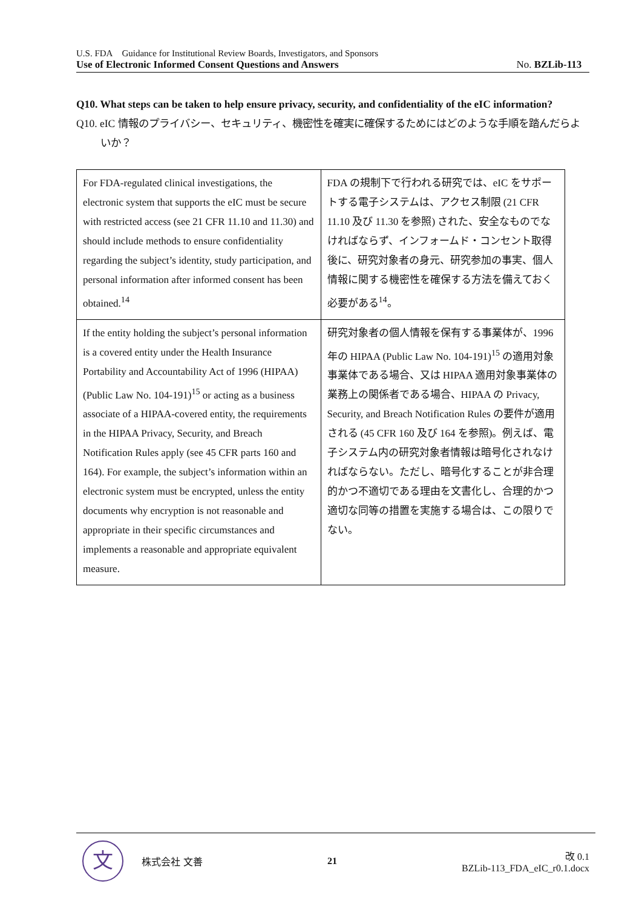U.S. FDA Guidance for Institutional Review Boards, Investigators, and Sponsors
Use of Electronic Informed Consent Questions and Answers No. BZLib-113
Q10. What steps can be taken to help ensure privacy, security, and confidentiality of the eIC information?
Q10. eIC 情報のプライバシー、セキュリティ、機密性を確実に確保するためにはどのような手順を踏んだらよいか？
| For FDA-regulated clinical investigations, the electronic system that supports the eIC must be secure with restricted access (see 21 CFR 11.10 and 11.30) and should include methods to ensure confidentiality regarding the subject’s identity, study participation, and personal information after informed consent has been obtained.<sup>14</sup> | FDA の規制下で行われる研究では、eIC をサポートする電子システムは、アクセス制限 (21 CFR 11.10 及び 11.30 を参照) された、安全なものでなければならず、インフォームド・コンセント取得後に、研究対象者の身元、研究参加の事実、個人情報に関する機密性を確保する方法を備えておく必要がある<sup>14</sup>。 |
| If the entity holding the subject’s personal information is a covered entity under the Health Insurance Portability and Accountability Act of 1996 (HIPAA) (Public Law No. 104-191)<sup>15</sup> or acting as a business associate of a HIPAA-covered entity, the requirements in the HIPAA Privacy, Security, and Breach Notification Rules apply (see 45 CFR parts 160 and 164). For example, the subject’s information within an electronic system must be encrypted, unless the entity documents why encryption is not reasonable and appropriate in their specific circumstances and implements a reasonable and appropriate equivalent measure. | 研究対象者の個人情報を保有する事業体が、1996 年の HIPAA (Public Law No. 104-191)<sup>15</sup> の適用対象事業体である場合、又は HIPAA 適用対象事業体の業務上の関係者である場合、HIPAA の Privacy, Security, and Breach Notification Rules の要件が適用される (45 CFR 160 及び 164 を参照)。例えば、電子システム内の研究対象者情報は暗号化されなければならない。ただし、暗号化することが非合理的かつ不適切である理由を文書化し、合理的かつ適切な同等の措置を実施する場合は、この限りでない。 |
文
株式会社 文善
21
改 0.1
BZLib-113_FDA_eIC_r0.1.docx